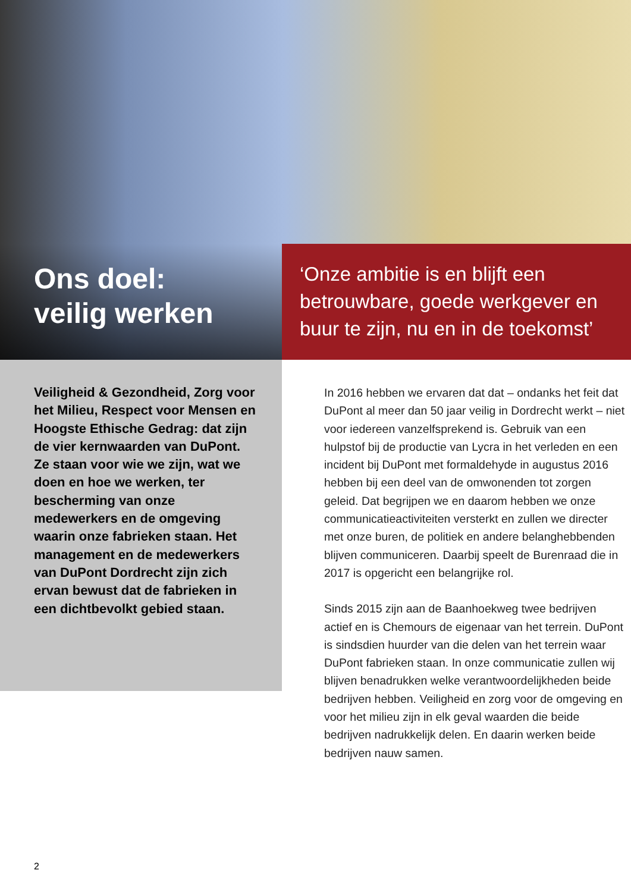Ons doel:
veilig werken
‘Onze ambitie is en blijft een betrouwbare, goede werkgever en buur te zijn, nu en in de toekomst’
Veiligheid & Gezondheid, Zorg voor het Milieu, Respect voor Mensen en Hoogste Ethische Gedrag: dat zijn de vier kernwaarden van DuPont. Ze staan voor wie we zijn, wat we doen en hoe we werken, ter bescherming van onze medewerkers en de omgeving waarin onze fabrieken staan. Het management en de medewerkers van DuPont Dordrecht zijn zich ervan bewust dat de fabrieken in een dichtbevolkt gebied staan.
In 2016 hebben we ervaren dat dat – ondanks het feit dat DuPont al meer dan 50 jaar veilig in Dordrecht werkt – niet voor iedereen vanzelfsprekend is. Gebruik van een hulpstof bij de productie van Lycra in het verleden en een incident bij DuPont met formaldehyde in augustus 2016 hebben bij een deel van de omwonenden tot zorgen geleid. Dat begrijpen we en daarom hebben we onze communicatieactiviteiten versterkt en zullen we directer met onze buren, de politiek en andere belanghebbenden blijven communiceren. Daarbij speelt de Burenraad die in 2017 is opgericht een belangrijke rol.
Sinds 2015 zijn aan de Baanhoekweg twee bedrijven actief en is Chemours de eigenaar van het terrein. DuPont is sindsdien huurder van die delen van het terrein waar DuPont fabrieken staan. In onze communicatie zullen wij blijven benadrukken welke verantwoordelijkheden beide bedrijven hebben. Veiligheid en zorg voor de omgeving en voor het milieu zijn in elk geval waarden die beide bedrijven nadrukkelijk delen. En daarin werken beide bedrijven nauw samen.
2